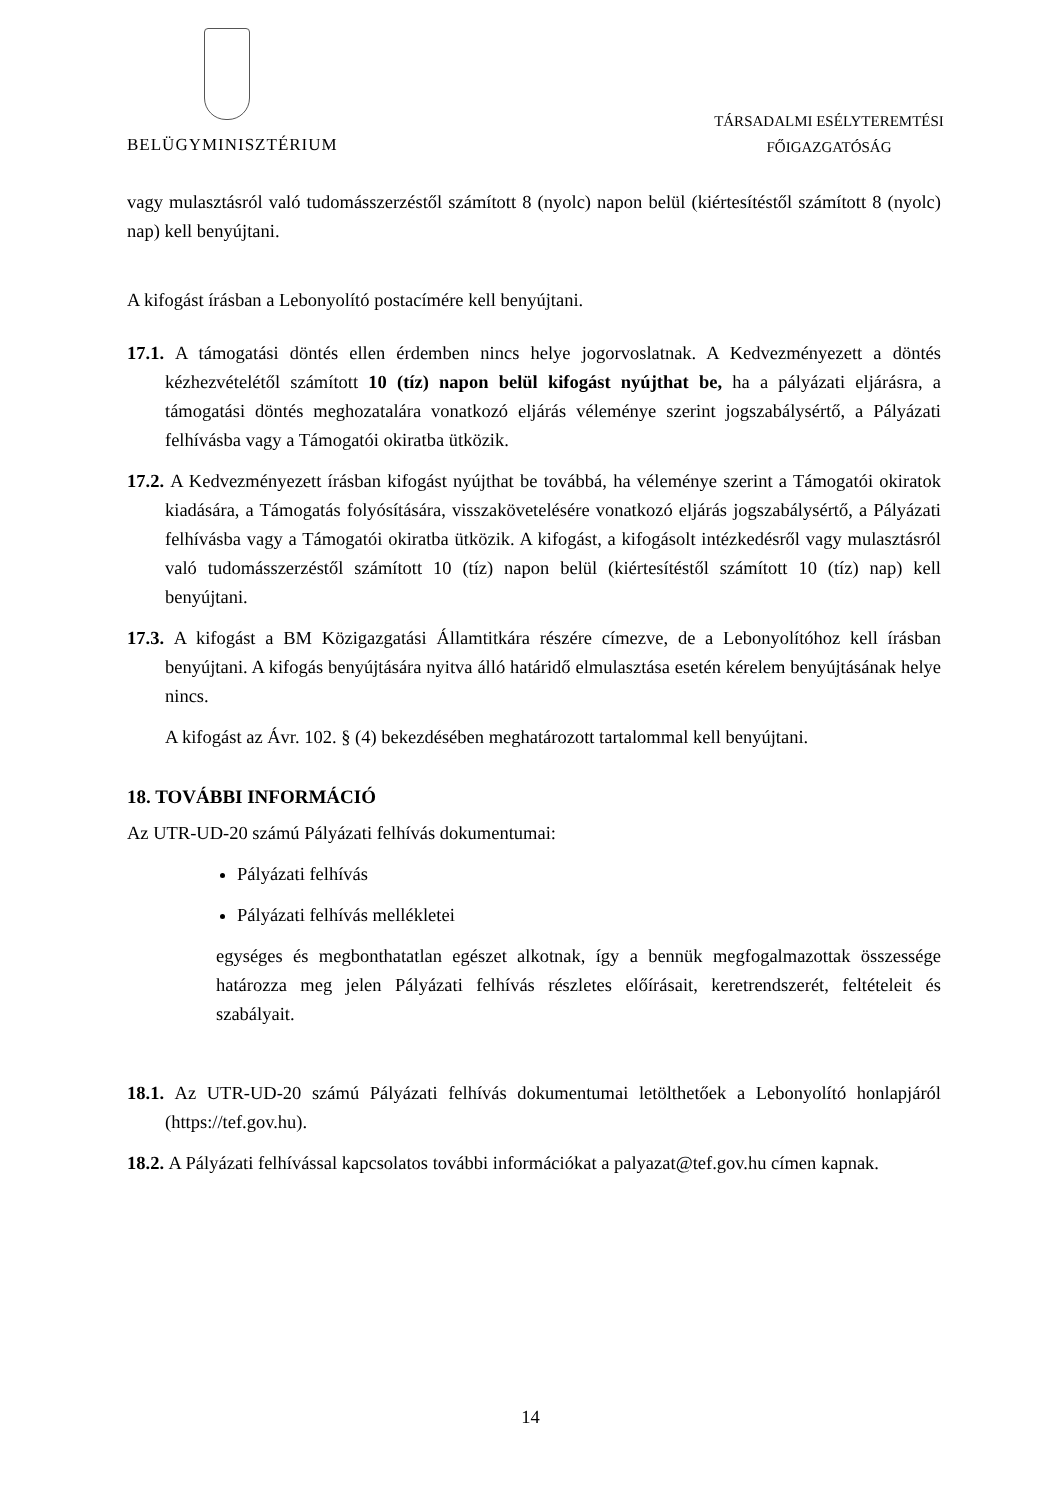BELÜGYMINISZTÉRIUM
TÁRSADALMI ESÉLYTEREMTÉSI
FŐIGAZGATÓSÁG
vagy mulasztásról való tudomásszerzéstől számított 8 (nyolc) napon belül (kiértesítéstől számított 8 (nyolc) nap) kell benyújtani.
A kifogást írásban a Lebonyolító postacímére kell benyújtani.
17.1. A támogatási döntés ellen érdemben nincs helye jogorvoslatnak. A Kedvezményezett a döntés kézhezvételétől számított 10 (tíz) napon belül kifogást nyújthat be, ha a pályázati eljárásra, a támogatási döntés meghozatalára vonatkozó eljárás véleménye szerint jogszabálysértő, a Pályázati felhívásba vagy a Támogatói okiratba ütközik.
17.2. A Kedvezményezett írásban kifogást nyújthat be továbbá, ha véleménye szerint a Támogatói okiratok kiadására, a Támogatás folyósítására, visszakövetelésére vonatkozó eljárás jogszabálysértő, a Pályázati felhívásba vagy a Támogatói okiratba ütközik. A kifogást, a kifogásolt intézkedésről vagy mulasztásról való tudomásszerzéstől számított 10 (tíz) napon belül (kiértesítéstől számított 10 (tíz) nap) kell benyújtani.
17.3. A kifogást a BM Közigazgatási Államtitkára részére címezve, de a Lebonyolítóhoz kell írásban benyújtani. A kifogás benyújtására nyitva álló határidő elmulasztása esetén kérelem benyújtásának helye nincs.
A kifogást az Ávr. 102. § (4) bekezdésében meghatározott tartalommal kell benyújtani.
18. TOVÁBBI INFORMÁCIÓ
Az UTR-UD-20 számú Pályázati felhívás dokumentumai:
Pályázati felhívás
Pályázati felhívás mellékletei
egységes és megbonthatatlan egészet alkotnak, így a bennük megfogalmazottak összessége határozza meg jelen Pályázati felhívás részletes előírásait, keretrendszerét, feltételeit és szabályait.
18.1. Az UTR-UD-20 számú Pályázati felhívás dokumentumai letölthetőek a Lebonyolító honlapjáról (https://tef.gov.hu).
18.2. A Pályázati felhívással kapcsolatos további információkat a palyazat@tef.gov.hu címen kapnak.
14